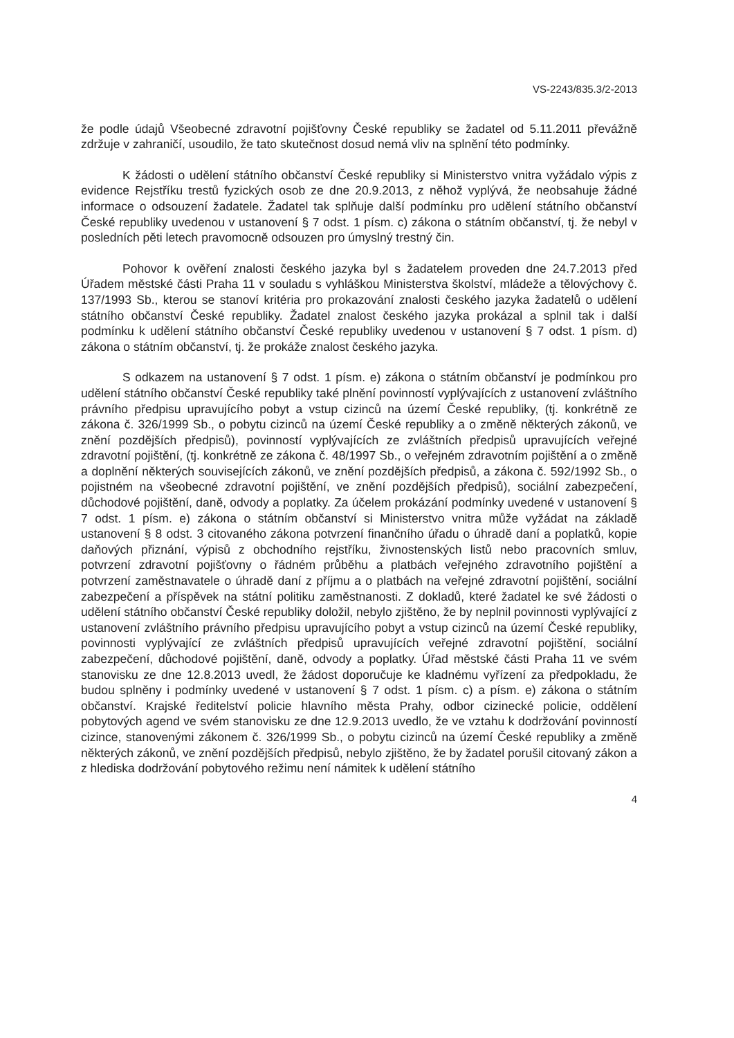VS-2243/835.3/2-2013
že podle údajů Všeobecné zdravotní pojišťovny České republiky se žadatel od 5.11.2011 převážně zdržuje v zahraničí, usoudilo, že tato skutečnost dosud nemá vliv na splnění této podmínky.
K žádosti o udělení státního občanství České republiky si Ministerstvo vnitra vyžádalo výpis z evidence Rejstříku trestů fyzických osob ze dne 20.9.2013, z něhož vyplývá, že neobsahuje žádné informace o odsouzení žadatele. Žadatel tak splňuje další podmínku pro udělení státního občanství České republiky uvedenou v ustanovení § 7 odst. 1 písm. c) zákona o státním občanství, tj. že nebyl v posledních pěti letech pravomocně odsouzen pro úmyslný trestný čin.
Pohovor k ověření znalosti českého jazyka byl s žadatelem proveden dne 24.7.2013 před Úřadem městské části Praha 11 v souladu s vyhláškou Ministerstva školství, mládeže a tělovýchovy č. 137/1993 Sb., kterou se stanoví kritéria pro prokazování znalosti českého jazyka žadatelů o udělení státního občanství České republiky. Žadatel znalost českého jazyka prokázal a splnil tak i další podmínku k udělení státního občanství České republiky uvedenou v ustanovení § 7 odst. 1 písm. d) zákona o státním občanství, tj. že prokáže znalost českého jazyka.
S odkazem na ustanovení § 7 odst. 1 písm. e) zákona o státním občanství je podmínkou pro udělení státního občanství České republiky také plnění povinností vyplývajících z ustanovení zvláštního právního předpisu upravujícího pobyt a vstup cizinců na území České republiky, (tj. konkrétně ze zákona č. 326/1999 Sb., o pobytu cizinců na území České republiky a o změně některých zákonů, ve znění pozdějších předpisů), povinností vyplývajících ze zvláštních předpisů upravujících veřejné zdravotní pojištění, (tj. konkrétně ze zákona č. 48/1997 Sb., o veřejném zdravotním pojištění a o změně a doplnění některých souvisejících zákonů, ve znění pozdějších předpisů, a zákona č. 592/1992 Sb., o pojistném na všeobecné zdravotní pojištění, ve znění pozdějších předpisů), sociální zabezpečení, důchodové pojištění, daně, odvody a poplatky. Za účelem prokázání podmínky uvedené v ustanovení § 7 odst. 1 písm. e) zákona o státním občanství si Ministerstvo vnitra může vyžádat na základě ustanovení § 8 odst. 3 citovaného zákona potvrzení finančního úřadu o úhradě daní a poplatků, kopie daňových přiznání, výpisů z obchodního rejstříku, živnostenských listů nebo pracovních smluv, potvrzení zdravotní pojišťovny o řádném průběhu a platbách veřejného zdravotního pojištění a potvrzení zaměstnavatele o úhradě daní z příjmu a o platbách na veřejné zdravotní pojištění, sociální zabezpečení a příspěvek na státní politiku zaměstnanosti. Z dokladů, které žadatel ke své žádosti o udělení státního občanství České republiky doložil, nebylo zjištěno, že by neplnil povinnosti vyplývající z ustanovení zvláštního právního předpisu upravujícího pobyt a vstup cizinců na území České republiky, povinnosti vyplývající ze zvláštních předpisů upravujících veřejné zdravotní pojištění, sociální zabezpečení, důchodové pojištění, daně, odvody a poplatky. Úřad městské části Praha 11 ve svém stanovisku ze dne 12.8.2013 uvedl, že žádost doporučuje ke kladnému vyřízení za předpokladu, že budou splněny i podmínky uvedené v ustanovení § 7 odst. 1 písm. c) a písm. e) zákona o státním občanství. Krajské ředitelství policie hlavního města Prahy, odbor cizinecké policie, oddělení pobytových agend ve svém stanovisku ze dne 12.9.2013 uvedlo, že ve vztahu k dodržování povinností cizince, stanovenými zákonem č. 326/1999 Sb., o pobytu cizinců na území České republiky a změně některých zákonů, ve znění pozdějších předpisů, nebylo zjištěno, že by žadatel porušil citovaný zákon a z hlediska dodržování pobytového režimu není námitek k udělení státního
4